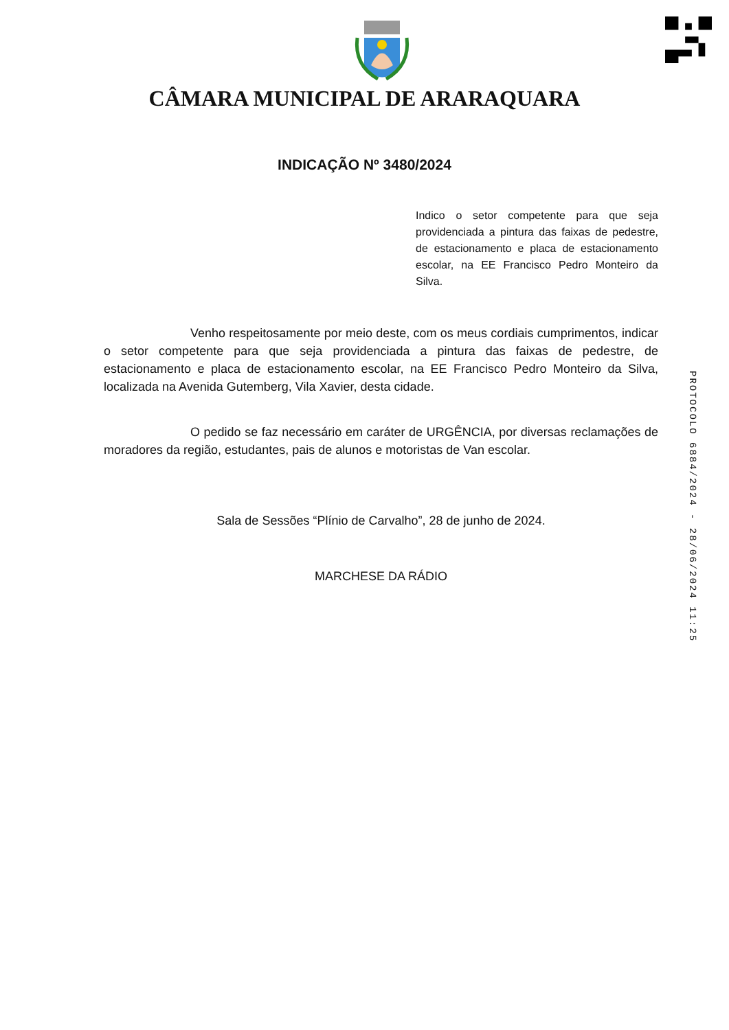CÂMARA MUNICIPAL DE ARARAQUARA
INDICAÇÃO Nº 3480/2024
Indico o setor competente para que seja providenciada a pintura das faixas de pedestre, de estacionamento e placa de estacionamento escolar, na EE Francisco Pedro Monteiro da Silva.
Venho respeitosamente por meio deste, com os meus cordiais cumprimentos, indicar o setor competente para que seja providenciada a pintura das faixas de pedestre, de estacionamento e placa de estacionamento escolar, na EE Francisco Pedro Monteiro da Silva, localizada na Avenida Gutemberg, Vila Xavier, desta cidade.
O pedido se faz necessário em caráter de URGÊNCIA, por diversas reclamações de moradores da região, estudantes, pais de alunos e motoristas de Van escolar.
Sala de Sessões “Plínio de Carvalho”, 28 de junho de 2024.
MARCHESE DA RÁDIO
PROTOCOLO 6884/2024 - 28/06/2024 11:25